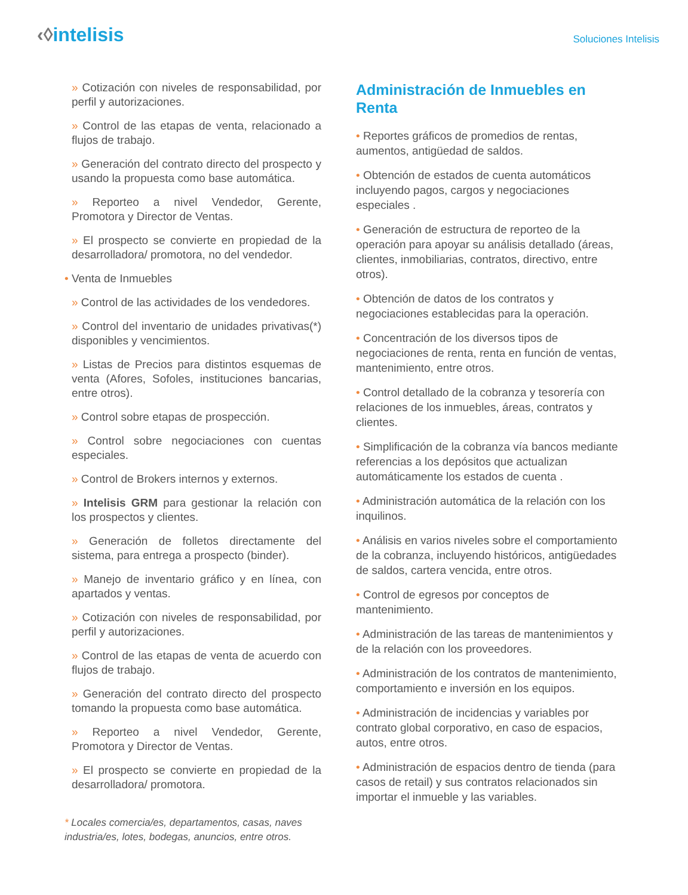‹◊intelisis
Soluciones Intelisis
» Cotización con niveles de responsabilidad, por perfil y autorizaciones.
» Control de las etapas de venta, relacionado a flujos de trabajo.
» Generación del contrato directo del prospecto y usando la propuesta como base automática.
» Reporteo a nivel Vendedor, Gerente, Promotora y Director de Ventas.
» El prospecto se convierte en propiedad de la desarrolladora/ promotora, no del vendedor.
• Venta de Inmuebles
» Control de las actividades de los vendedores.
» Control del inventario de unidades privativas(*) disponibles y vencimientos.
» Listas de Precios para distintos esquemas de venta (Afores, Sofoles, instituciones bancarias, entre otros).
» Control sobre etapas de prospección.
» Control sobre negociaciones con cuentas especiales.
» Control de Brokers internos y externos.
» Intelisis GRM para gestionar la relación con los prospectos y clientes.
» Generación de folletos directamente del sistema, para entrega a prospecto (binder).
» Manejo de inventario gráfico y en línea, con apartados y ventas.
» Cotización con niveles de responsabilidad, por perfil y autorizaciones.
» Control de las etapas de venta de acuerdo con flujos de trabajo.
» Generación del contrato directo del prospecto tomando la propuesta como base automática.
» Reporteo a nivel Vendedor, Gerente, Promotora y Director de Ventas.
» El prospecto se convierte en propiedad de la desarrolladora/ promotora.
* Locales comercia/es, departamentos, casas, naves industria/es, lotes, bodegas, anuncios, entre otros.
Administración de Inmuebles en Renta
• Reportes gráficos de promedios de rentas, aumentos, antigüedad de saldos.
• Obtención de estados de cuenta automáticos incluyendo pagos, cargos y negociaciones especiales .
• Generación de estructura de reporteo de la operación para apoyar su análisis detallado (áreas, clientes, inmobiliarias, contratos, directivo, entre otros).
• Obtención de datos de los contratos y negociaciones establecidas para la operación.
• Concentración de los diversos tipos de negociaciones de renta, renta en función de ventas, mantenimiento, entre otros.
• Control detallado de la cobranza y tesorería con relaciones de los inmuebles, áreas, contratos y clientes.
• Simplificación de la cobranza vía bancos mediante referencias a los depósitos que actualizan automáticamente los estados de cuenta .
• Administración automática de la relación con los inquilinos.
• Análisis en varios niveles sobre el comportamiento de la cobranza, incluyendo históricos, antigüedades de saldos, cartera vencida, entre otros.
• Control de egresos por conceptos de mantenimiento.
• Administración de las tareas de mantenimientos y de la relación con los proveedores.
• Administración de los contratos de mantenimiento, comportamiento e inversión en los equipos.
• Administración de incidencias y variables por contrato global corporativo, en caso de espacios, autos, entre otros.
• Administración de espacios dentro de tienda (para casos de retail) y sus contratos relacionados sin importar el inmueble y las variables.